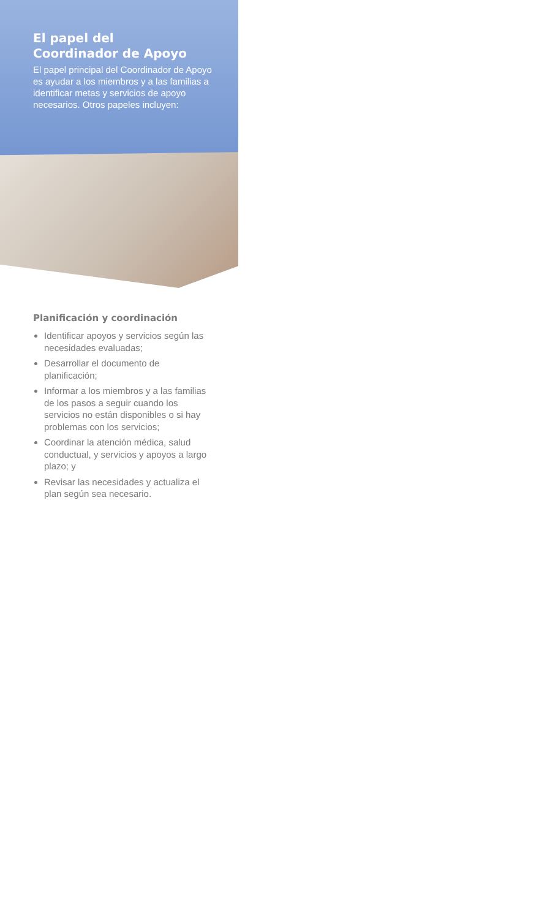El papel del
Coordinador de Apoyo
El papel principal del Coordinador de Apoyo es ayudar a los miembros y a las familias a identificar metas y servicios de apoyo necesarios. Otros papeles incluyen:
Planificación y coordinación
Identificar apoyos y servicios según las necesidades evaluadas;
Desarrollar el documento de planificación;
Informar a los miembros y a las familias de los pasos a seguir cuando los servicios no están disponibles o si hay problemas con los servicios;
Coordinar la atención médica, salud conductual, y servicios y apoyos a largo plazo; y
Revisar las necesidades y actualiza el plan según sea necesario.